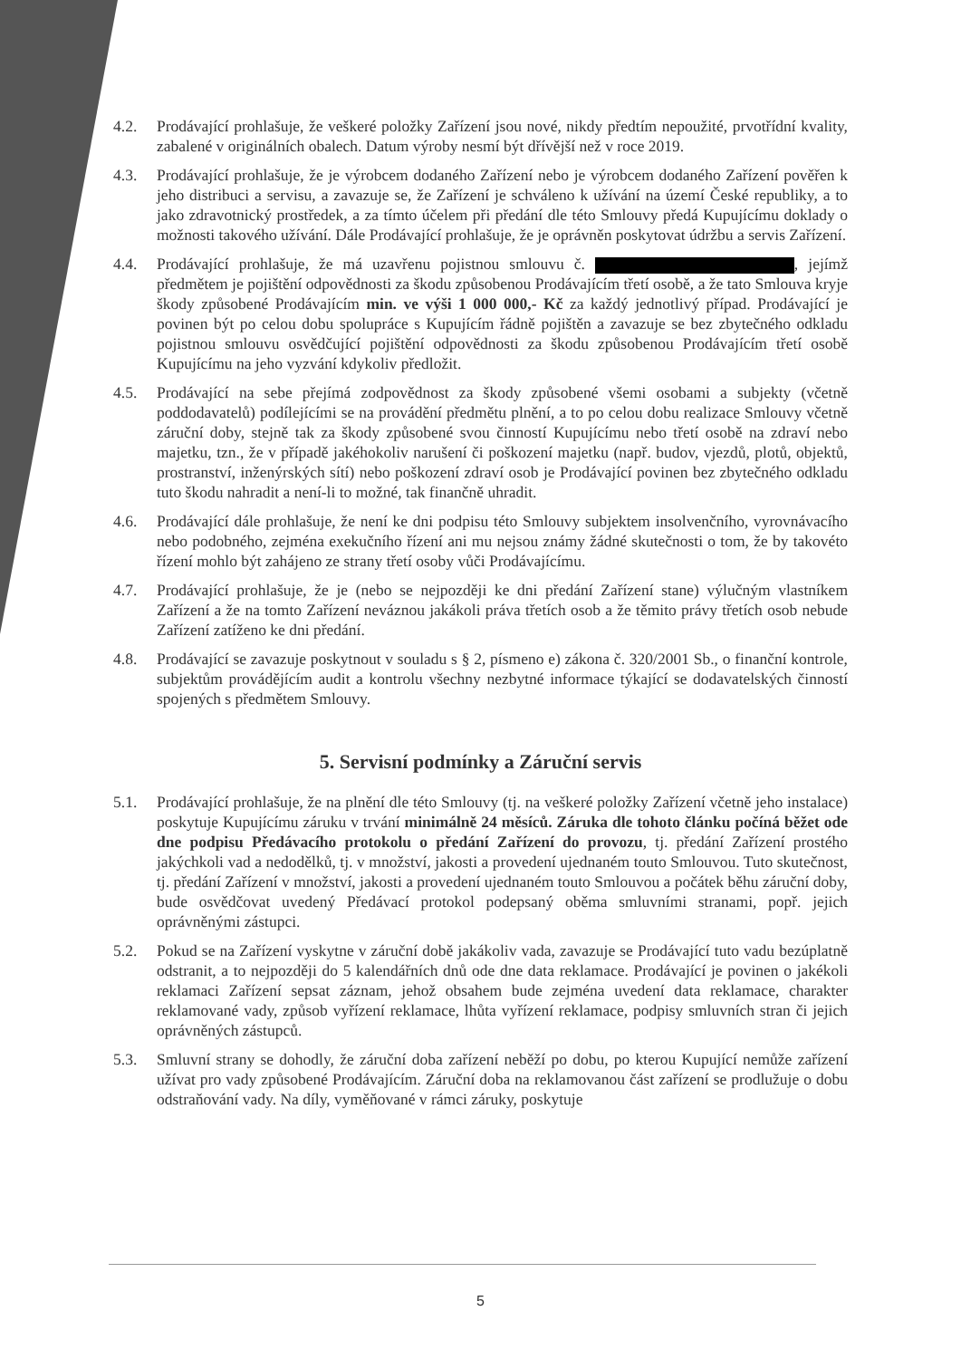4.2. Prodávající prohlašuje, že veškeré položky Zařízení jsou nové, nikdy předtím nepoužité, prvotřídní kvality, zabalené v originálních obalech. Datum výroby nesmí být dřívější než v roce 2019.
4.3. Prodávající prohlašuje, že je výrobcem dodaného Zařízení nebo je výrobcem dodaného Zařízení pověřen k jeho distribuci a servisu, a zavazuje se, že Zařízení je schváleno k užívání na území České republiky, a to jako zdravotnický prostředek, a za tímto účelem při předání dle této Smlouvy předá Kupujícímu doklady o možnosti takového užívání. Dále Prodávající prohlašuje, že je oprávněn poskytovat údržbu a servis Zařízení.
4.4. Prodávající prohlašuje, že má uzavřenu pojistnou smlouvu č. , jejímž předmětem je pojištění odpovědnosti za škodu způsobenou Prodávajícím třetí osobě, a že tato Smlouva kryje škody způsobené Prodávajícím min. ve výši 1 000 000,- Kč za každý jednotlivý případ. Prodávající je povinen být po celou dobu spolupráce s Kupujícím řádně pojištěn a zavazuje se bez zbytečného odkladu pojistnou smlouvu osvědčující pojištění odpovědnosti za škodu způsobenou Prodávajícím třetí osobě Kupujícímu na jeho vyzvání kdykoliv předložit.
4.5. Prodávající na sebe přejímá zodpovědnost za škody způsobené všemi osobami a subjekty (včetně poddodavatelů) podílejícími se na provádění předmětu plnění, a to po celou dobu realizace Smlouvy včetně záruční doby, stejně tak za škody způsobené svou činností Kupujícímu nebo třetí osobě na zdraví nebo majetku, tzn., že v případě jakéhokoliv narušení či poškození majetku (např. budov, vjezdů, plotů, objektů, prostranství, inženýrských sítí) nebo poškození zdraví osob je Prodávající povinen bez zbytečného odkladu tuto škodu nahradit a není-li to možné, tak finančně uhradit.
4.6. Prodávající dále prohlašuje, že není ke dni podpisu této Smlouvy subjektem insolvenčního, vyrovnávacího nebo podobného, zejména exekučního řízení ani mu nejsou známy žádné skutečnosti o tom, že by takovéto řízení mohlo být zahájeno ze strany třetí osoby vůči Prodávajícímu.
4.7. Prodávající prohlašuje, že je (nebo se nejpozději ke dni předání Zařízení stane) výlučným vlastníkem Zařízení a že na tomto Zařízení neváznou jakákoli práva třetích osob a že těmito právy třetích osob nebude Zařízení zatíženo ke dni předání.
4.8. Prodávající se zavazuje poskytnout v souladu s § 2, písmeno e) zákona č. 320/2001 Sb., o finanční kontrole, subjektům provádějícím audit a kontrolu všechny nezbytné informace týkající se dodavatelských činností spojených s předmětem Smlouvy.
5. Servisní podmínky a Záruční servis
5.1. Prodávající prohlašuje, že na plnění dle této Smlouvy (tj. na veškeré položky Zařízení včetně jeho instalace) poskytuje Kupujícímu záruku v trvání minimálně 24 měsíců. Záruka dle tohoto článku počíná běžet ode dne podpisu Předávacího protokolu o předání Zařízení do provozu, tj. předání Zařízení prostého jakýchkoli vad a nedodělků, tj. v množství, jakosti a provedení ujednaném touto Smlouvou. Tuto skutečnost, tj. předání Zařízení v množství, jakosti a provedení ujednaném touto Smlouvou a počátek běhu záruční doby, bude osvědčovat uvedený Předávací protokol podepsaný oběma smluvními stranami, popř. jejich oprávněnými zástupci.
5.2. Pokud se na Zařízení vyskytne v záruční době jakákoliv vada, zavazuje se Prodávající tuto vadu bezúplatně odstranit, a to nejpozději do 5 kalendářních dnů ode dne data reklamace. Prodávající je povinen o jakékoli reklamaci Zařízení sepsat záznam, jehož obsahem bude zejména uvedení data reklamace, charakter reklamované vady, způsob vyřízení reklamace, lhůta vyřízení reklamace, podpisy smluvních stran či jejich oprávněných zástupců.
5.3. Smluvní strany se dohodly, že záruční doba zařízení neběží po dobu, po kterou Kupující nemůže zařízení užívat pro vady způsobené Prodávajícím. Záruční doba na reklamovanou část zařízení se prodlužuje o dobu odstraňování vady. Na díly, vyměňované v rámci záruky, poskytuje
5